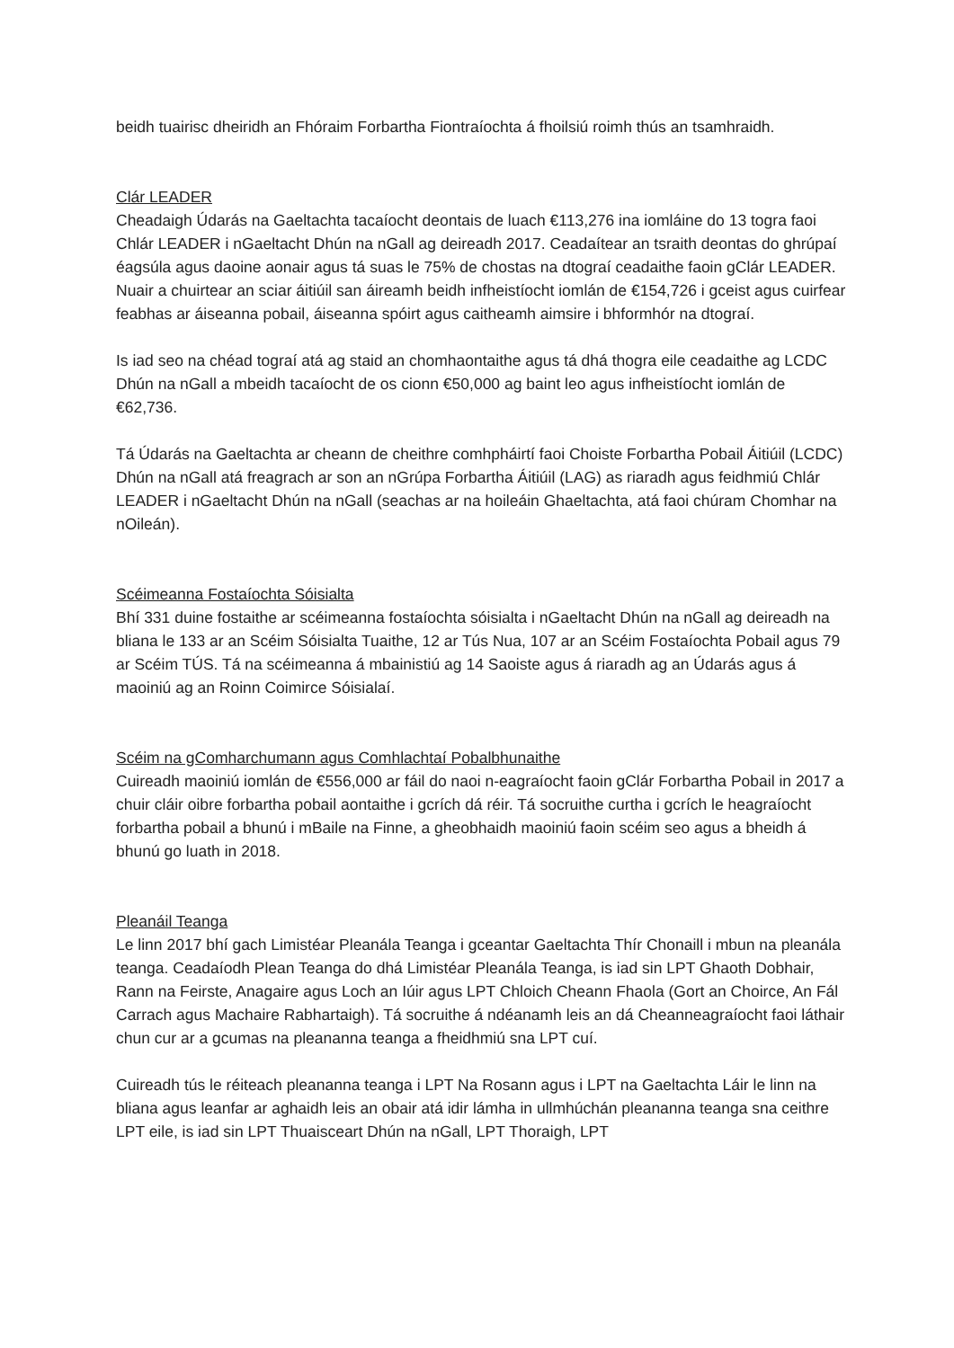beidh tuairisc dheiridh an Fhóraim Forbartha Fiontraíochta á fhoilsiú roimh thús an tsamhraidh.
Clár LEADER
Cheadaigh Údarás na Gaeltachta tacaíocht deontais de luach €113,276 ina iomláine do 13 togra faoi Chlár LEADER i nGaeltacht Dhún na nGall ag deireadh 2017. Ceadaítear an tsraith deontas do ghrúpaí éagsúla agus daoine aonair agus tá suas le 75% de chostas na dtograí ceadaithe faoin gClár LEADER. Nuair a chuirtear an sciar áitiúil san áireamh beidh infheistíocht iomlán de €154,726 i gceist agus cuirfear feabhas ar áiseanna pobail, áiseanna spóirt agus caitheamh aimsire i bhformhór na dtograí.
Is iad seo na chéad tograí atá ag staid an chomhaontaithe agus tá dhá thogra eile ceadaithe ag LCDC Dhún na nGall a mbeidh tacaíocht de os cionn €50,000 ag baint leo agus infheistíocht iomlán de €62,736.
Tá Údarás na Gaeltachta ar cheann de cheithre comhpháirtí faoi Choiste Forbartha Pobail Áitiúil (LCDC) Dhún na nGall atá freagrach ar son an nGrúpa Forbartha Áitiúil (LAG) as riaradh agus feidhmiú Chlár LEADER i nGaeltacht Dhún na nGall (seachas ar na hoileáin Ghaeltachta, atá faoi chúram Chomhar na nOileán).
Scéimeanna Fostaíochta Sóisialta
Bhí 331 duine fostaithe ar scéimeanna fostaíochta sóisialta i nGaeltacht Dhún na nGall ag deireadh na bliana le 133 ar an Scéim Sóisialta Tuaithe, 12 ar Tús Nua, 107 ar an Scéim Fostaíochta Pobail agus 79 ar Scéim TÚS. Tá na scéimeanna á mbainistiú ag 14 Saoiste agus á riaradh ag an Údarás agus á maoiniú ag an Roinn Coimirce Sóisialaí.
Scéim na gComharchumann agus Comhlachtaí Pobalbhunaithe
Cuireadh maoiniú iomlán de €556,000 ar fáil do naoi n-eagraíocht faoin gClár Forbartha Pobail in 2017 a chuir cláir oibre forbartha pobail aontaithe i gcrích dá réir. Tá socruithe curtha i gcrích le heagraíocht forbartha pobail a bhunú i mBaile na Finne, a gheobhaidh maoiniú faoin scéim seo agus a bheidh á bhunú go luath in 2018.
Pleanáil Teanga
Le linn 2017 bhí gach Limistéar Pleanála Teanga i gceantar Gaeltachta Thír Chonaill i mbun na pleanála teanga. Ceadaíodh Plean Teanga do dhá Limistéar Pleanála Teanga, is iad sin LPT Ghaoth Dobhair, Rann na Feirste, Anagaire agus Loch an Iúir agus LPT Chloich Cheann Fhaola (Gort an Choirce, An Fál Carrach agus Machaire Rabhartaigh). Tá socruithe á ndéanamh leis an dá Cheanneagraíocht faoi láthair chun cur ar a gcumas na pleananna teanga a fheidhmiú sna LPT cuí.
Cuireadh tús le réiteach pleananna teanga i LPT Na Rosann agus i LPT na Gaeltachta Láir le linn na bliana agus leanfar ar aghaidh leis an obair atá idir lámha in ullmhúchán pleananna teanga sna ceithre LPT eile, is iad sin LPT Thuaisceart Dhún na nGall, LPT Thoraigh, LPT